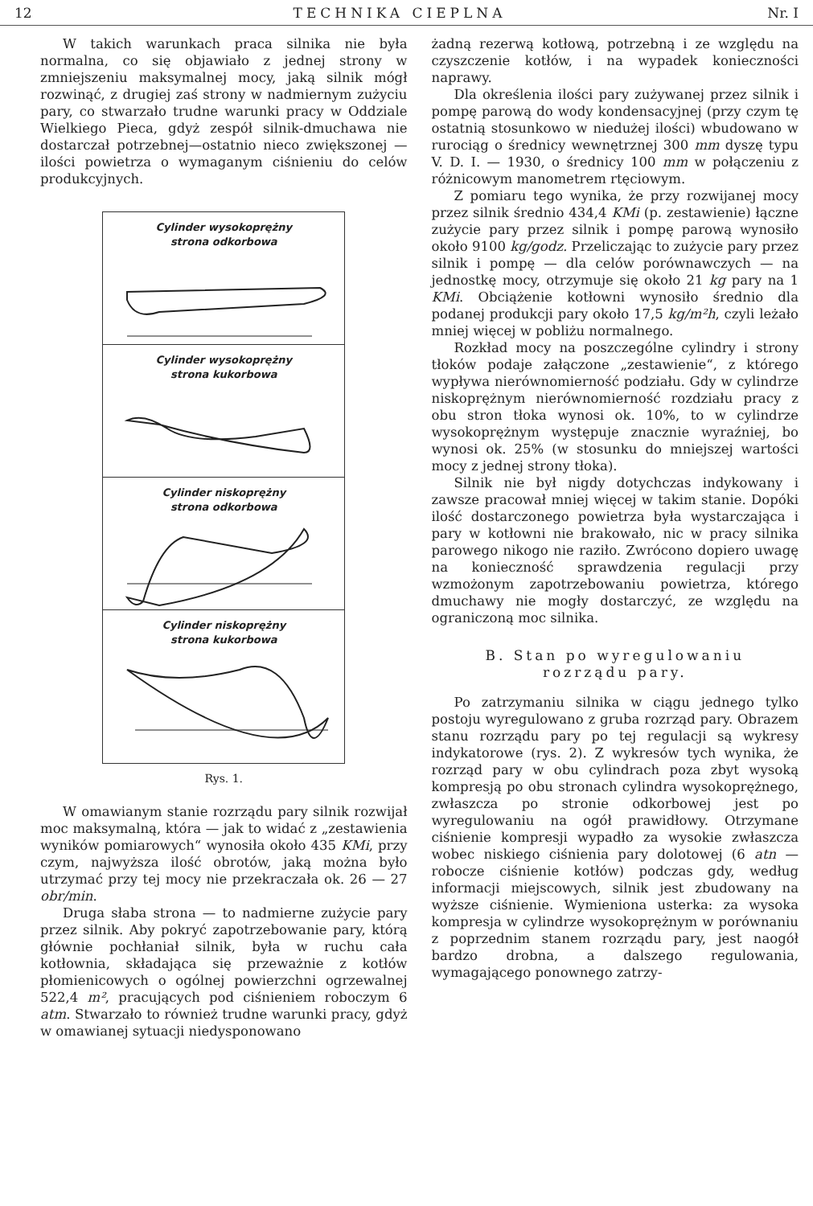12 TECHNIKA CIEPLNA Nr. I
W takich warunkach praca silnika nie była normalna, co się objawiało z jednej strony w zmniejszeniu maksymalnej mocy, jaką silnik mógł rozwinąć, z drugiej zaś strony w nadmiernym zużyciu pary, co stwarzało trudne warunki pracy w Oddziale Wielkiego Pieca, gdyż zespół silnik-dmuchawa nie dostarczał potrzebnej—ostatnio nieco zwiększonej — ilości powietrza o wymaganym ciśnieniu do celów produkcyjnych.
Cylinder wysokoprężny
strona odkorbowa
Cylinder wysokoprężny
strona kukorbowa
Cylinder niskoprężny
strona odkorbowa
Cylinder niskoprężny
strona kukorbowa
Rys. 1.
W omawianym stanie rozrządu pary silnik rozwijał moc maksymalną, która — jak to widać z „zestawienia wyników pomiarowych“ wynosiła około 435 KMi, przy czym, najwyższa ilość obrotów, jaką można było utrzymać przy tej mocy nie przekraczała ok. 26 — 27 obr/min.
Druga słaba strona — to nadmierne zużycie pary przez silnik. Aby pokryć zapotrzebowanie pary, którą głównie pochłaniał silnik, była w ruchu cała kotłownia, składająca się przeważnie z kotłów płomienicowych o ogólnej powierzchni ogrzewalnej 522,4 m², pracujących pod ciśnieniem roboczym 6 atm. Stwarzało to również trudne warunki pracy, gdyż w omawianej sytuacji niedysponowano
żadną rezerwą kotłową, potrzebną i ze względu na czyszczenie kotłów, i na wypadek konieczności naprawy.
Dla określenia ilości pary zużywanej przez silnik i pompę parową do wody kondensacyjnej (przy czym tę ostatnią stosunkowo w niedużej ilości) wbudowano w rurociąg o średnicy wewnętrznej 300 mm dyszę typu V. D. I. — 1930, o średnicy 100 mm w połączeniu z różnicowym manometrem rtęciowym.
Z pomiaru tego wynika, że przy rozwijanej mocy przez silnik średnio 434,4 KMi (p. zestawienie) łączne zużycie pary przez silnik i pompę parową wynosiło około 9100 kg/godz. Przeliczając to zużycie pary przez silnik i pompę — dla celów porównawczych — na jednostkę mocy, otrzymuje się około 21 kg pary na 1 KMi. Obciążenie kotłowni wynosiło średnio dla podanej produkcji pary około 17,5 kg/m²h, czyli leżało mniej więcej w pobliżu normalnego.
Rozkład mocy na poszczególne cylindry i strony tłoków podaje załączone „zestawienie“, z którego wypływa nierównomierność podziału. Gdy w cylindrze niskoprężnym nierównomierność rozdziału pracy z obu stron tłoka wynosi ok. 10%, to w cylindrze wysokoprężnym występuje znacznie wyraźniej, bo wynosi ok. 25% (w stosunku do mniejszej wartości mocy z jednej strony tłoka).
Silnik nie był nigdy dotychczas indykowany i zawsze pracował mniej więcej w takim stanie. Dopóki ilość dostarczonego powietrza była wystarczająca i pary w kotłowni nie brakowało, nic w pracy silnika parowego nikogo nie raziło. Zwrócono dopiero uwagę na konieczność sprawdzenia regulacji przy wzmożonym zapotrzebowaniu powietrza, którego dmuchawy nie mogły dostarczyć, ze względu na ograniczoną moc silnika.
B. Stan po wyregulowaniu
rozrządu pary.
Po zatrzymaniu silnika w ciągu jednego tylko postoju wyregulowano z gruba rozrząd pary. Obrazem stanu rozrządu pary po tej regulacji są wykresy indykatorowe (rys. 2). Z wykresów tych wynika, że rozrząd pary w obu cylindrach poza zbyt wysoką kompresją po obu stronach cylindra wysokoprężnego, zwłaszcza po stronie odkorbowej jest po wyregulowaniu na ogół prawidłowy. Otrzymane ciśnienie kompresji wypadło za wysokie zwłaszcza wobec niskiego ciśnienia pary dolotowej (6 atn — robocze ciśnienie kotłów) podczas gdy, według informacji miejscowych, silnik jest zbudowany na wyższe ciśnienie. Wymieniona usterka: za wysoka kompresja w cylindrze wysokoprężnym w porównaniu z poprzednim stanem rozrządu pary, jest naogół bardzo drobna, a dalszego regulowania, wymagającego ponownego zatrzy-